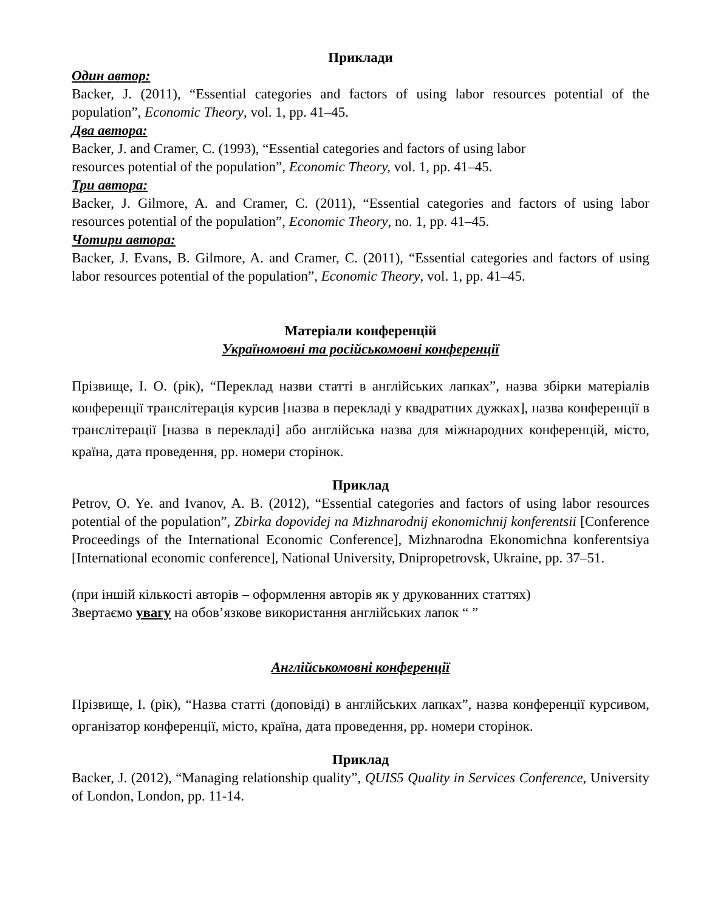Приклади
Один автор:
Backer, J. (2011), “Essential categories and factors of using labor resources potential of the population”, Economic Theory, vol. 1, pp. 41–45.
Два автора:
Backer, J. and Cramer, C. (1993), “Essential categories and factors of using labor
resources potential of the population”, Economic Theory, vol. 1, pp. 41–45.
Три автора:
Backer, J. Gilmore, A. and Cramer, C. (2011), “Essential categories and factors of using labor resources potential of the population”, Economic Theory, no. 1, pp. 41–45.
Чотири автора:
Backer, J. Evans, B. Gilmore, A. and Cramer, C. (2011), “Essential categories and factors of using labor resources potential of the population”, Economic Theory, vol. 1, pp. 41–45.
Матеріали конференцій
Україномовні та російськомовні конференції
Прізвище, І. О. (рік), “Переклад назви статті в англійських лапках”, назва збірки матеріалів конференції транслітерація курсив [назва в перекладі у квадратних дужках], назва конференції в транслітерації [назва в перекладі] або англійська назва для міжнародних конференцій, місто, країна, дата проведення, pp. номери сторінок.
Приклад
Petrov, O. Ye. and Ivanov, A. B. (2012), “Essential categories and factors of using labor resources potential of the population”, Zbirka dopovidej na Mizhnarodnij ekonomichnij konferentsii [Conference Proceedings of the International Economic Conference], Mizhnarodna Ekonomichna konferentsiya [International economic conference], National University, Dnipropetrovsk, Ukraine, pp. 37–51.
(при іншій кількості авторів – оформлення авторів як у друкованних статтях)
Звертаємо увагу на обов’язкове використання англійських лапок “ ”
Англійськомовні конференції
Прізвище, І. (рік), “Назва статті (доповіді) в англійських лапках”, назва конференції курсивом, організатор конференції, місто, країна, дата проведення, pp. номери сторінок.
Приклад
Backer, J. (2012), “Managing relationship quality”, QUIS5 Quality in Services Conference, University of London, London, pp. 11-14.